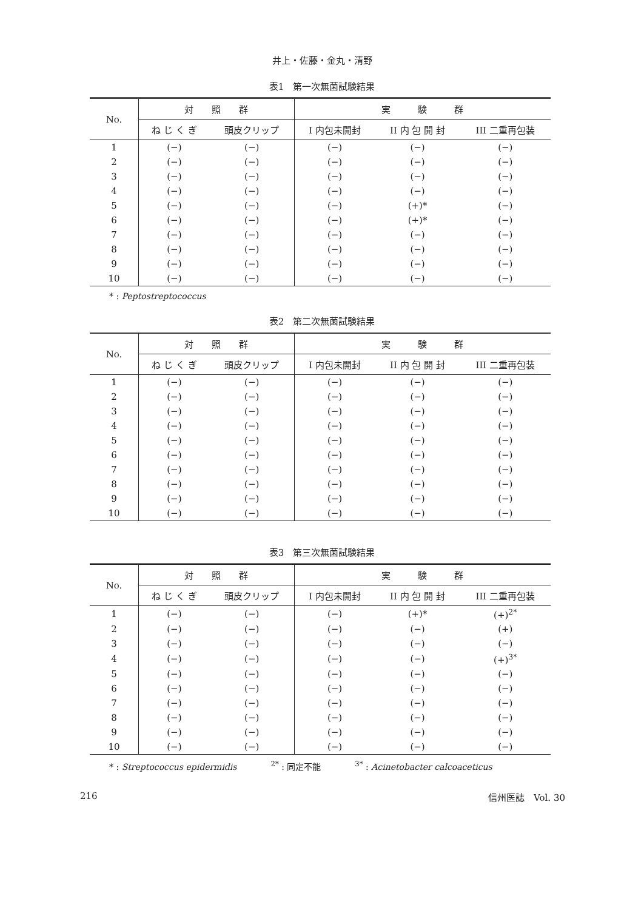井上・佐藤・金丸・清野
表1　第一次無菌試験結果
| No. | 対 照 群 | | 実 験 群 | | |
| --- | --- | --- | --- | --- | --- |
| | ね じ く ぎ | 頭皮クリップ | I 内包未開封 | II 内 包 開 封 | III 二重再包装 |
| 1 | (−) | (−) | (−) | (−) | (−) |
| 2 | (−) | (−) | (−) | (−) | (−) |
| 3 | (−) | (−) | (−) | (−) | (−) |
| 4 | (−) | (−) | (−) | (−) | (−) |
| 5 | (−) | (−) | (−) | (+)* | (−) |
| 6 | (−) | (−) | (−) | (+)* | (−) |
| 7 | (−) | (−) | (−) | (−) | (−) |
| 8 | (−) | (−) | (−) | (−) | (−) |
| 9 | (−) | (−) | (−) | (−) | (−) |
| 10 | (−) | (−) | (−) | (−) | (−) |
* : Peptostreptococcus
表2　第二次無菌試験結果
| No. | 対 照 群 | | 実 験 群 | | |
| --- | --- | --- | --- | --- | --- |
| | ね じ く ぎ | 頭皮クリップ | I 内包未開封 | II 内 包 開 封 | III 二重再包装 |
| 1 | (−) | (−) | (−) | (−) | (−) |
| 2 | (−) | (−) | (−) | (−) | (−) |
| 3 | (−) | (−) | (−) | (−) | (−) |
| 4 | (−) | (−) | (−) | (−) | (−) |
| 5 | (−) | (−) | (−) | (−) | (−) |
| 6 | (−) | (−) | (−) | (−) | (−) |
| 7 | (−) | (−) | (−) | (−) | (−) |
| 8 | (−) | (−) | (−) | (−) | (−) |
| 9 | (−) | (−) | (−) | (−) | (−) |
| 10 | (−) | (−) | (−) | (−) | (−) |
表3　第三次無菌試験結果
| No. | 対 照 群 | | 実 験 群 | | |
| --- | --- | --- | --- | --- | --- |
| | ね じ く ぎ | 頭皮クリップ | I 内包未開封 | II 内 包 開 封 | III 二重再包装 |
| 1 | (−) | (−) | (−) | (+)* | (+)<sup>2*</sup> |
| 2 | (−) | (−) | (−) | (−) | (+) |
| 3 | (−) | (−) | (−) | (−) | (−) |
| 4 | (−) | (−) | (−) | (−) | (+)<sup>3*</sup> |
| 5 | (−) | (−) | (−) | (−) | (−) |
| 6 | (−) | (−) | (−) | (−) | (−) |
| 7 | (−) | (−) | (−) | (−) | (−) |
| 8 | (−) | (−) | (−) | (−) | (−) |
| 9 | (−) | (−) | (−) | (−) | (−) |
| 10 | (−) | (−) | (−) | (−) | (−) |
* : Streptococcus epidermidis　　　　<sup>2*</sup> : 同定不能　　　　<sup>3*</sup> : Acinetobacter calcoaceticus
216 信州医誌　Vol. 30